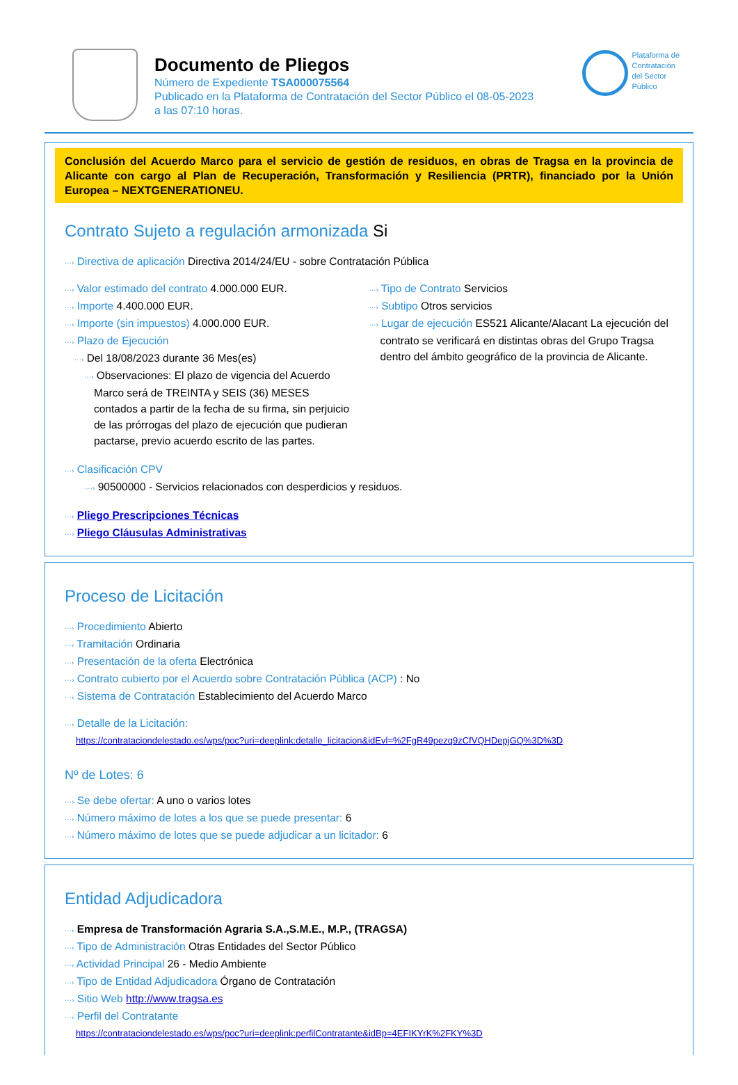Documento de Pliegos
Número de Expediente TSA000075564
Publicado en la Plataforma de Contratación del Sector Público el 08-05-2023
a las 07:10 horas.
Plataforma de
Contratación
del Sector
Público
Conclusión del Acuerdo Marco para el servicio de gestión de residuos, en obras de Tragsa en la provincia de Alicante con cargo al Plan de Recuperación, Transformación y Resiliencia (PRTR), financiado por la Unión Europea – NEXTGENERATIONEU.
Contrato Sujeto a regulación armonizada Si
···› Directiva de aplicación Directiva 2014/24/EU - sobre Contratación Pública
···› Valor estimado del contrato 4.000.000 EUR.
···› Importe 4.400.000 EUR.
···› Importe (sin impuestos) 4.000.000 EUR.
···› Plazo de Ejecución
···› Del 18/08/2023 durante 36 Mes(es)
···› Observaciones: El plazo de vigencia del Acuerdo Marco será de TREINTA y SEIS (36) MESES contados a partir de la fecha de su firma, sin perjuicio de las prórrogas del plazo de ejecución que pudieran pactarse, previo acuerdo escrito de las partes.
···› Tipo de Contrato Servicios
···› Subtipo Otros servicios
···› Lugar de ejecución ES521 Alicante/Alacant La ejecución del contrato se verificará en distintas obras del Grupo Tragsa dentro del ámbito geográfico de la provincia de Alicante.
···› Clasificación CPV
···› 90500000 - Servicios relacionados con desperdicios y residuos.
···› Pliego Prescripciones Técnicas
···› Pliego Cláusulas Administrativas
Proceso de Licitación
···› Procedimiento Abierto
···› Tramitación Ordinaria
···› Presentación de la oferta Electrónica
···› Contrato cubierto por el Acuerdo sobre Contratación Pública (ACP) : No
···› Sistema de Contratación Establecimiento del Acuerdo Marco
···› Detalle de la Licitación:
https://contrataciondelestado.es/wps/poc?uri=deeplink:detalle_licitacion&idEvl=%2FgR49pezq9zCfVQHDepjGQ%3D%3D
Nº de Lotes: 6
···› Se debe ofertar: A uno o varios lotes
···› Número máximo de lotes a los que se puede presentar: 6
···› Número máximo de lotes que se puede adjudicar a un licitador: 6
Entidad Adjudicadora
···› Empresa de Transformación Agraria S.A.,S.M.E., M.P., (TRAGSA)
···› Tipo de Administración Otras Entidades del Sector Público
···› Actividad Principal 26 - Medio Ambiente
···› Tipo de Entidad Adjudicadora Órgano de Contratación
···› Sitio Web http://www.tragsa.es
···› Perfil del Contratante
https://contrataciondelestado.es/wps/poc?uri=deeplink:perfilContratante&idBp=4EFIKYrK%2FKY%3D